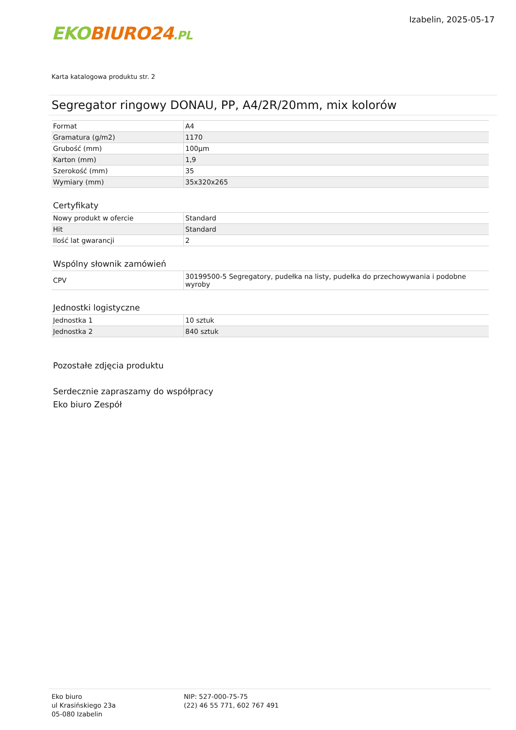EKO BIURO24.PL
Izabelin, 2025-05-17
Karta katalogowa produktu str. 2
Segregator ringowy DONAU, PP, A4/2R/20mm, mix kolorów
| Format | A4 |
| Gramatura (g/m2) | 1170 |
| Grubość (mm) | 100µm |
| Karton (mm) | 1,9 |
| Szerokość (mm) | 35 |
| Wymiary (mm) | 35x320x265 |
Certyfikaty
| Nowy produkt w ofercie | Standard |
| Hit | Standard |
| Ilość lat gwarancji | 2 |
Wspólny słownik zamówień
| CPV | 30199500-5 Segregatory, pudełka na listy, pudełka do przechowywania i podobne wyroby |
Jednostki logistyczne
| Jednostka 1 | 10 sztuk |
| Jednostka 2 | 840 sztuk |
Pozostałe zdjęcia produktu
Serdecznie zapraszamy do współpracy
Eko biuro Zespół
Eko biuro
ul Krasińskiego 23a
05-080 Izabelin
NIP: 527-000-75-75
(22) 46 55 771, 602 767 491